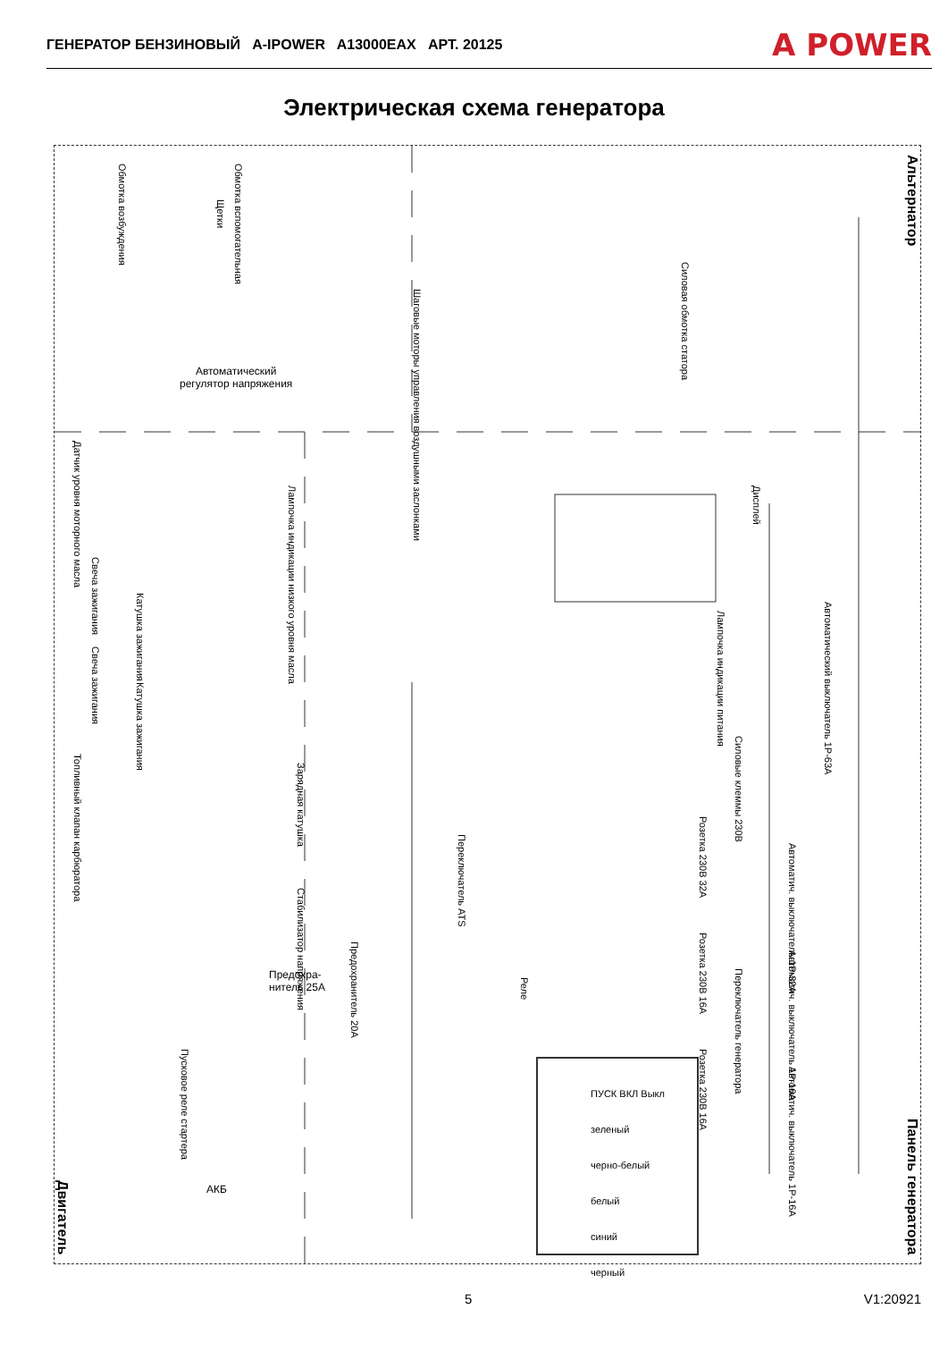ГЕНЕРАТОР БЕНЗИНОВЫЙ A-IPOWER A13000EAX АРТ. 20125
A POWER
Электрическая схема генератора
Альтернатор
Панель генератора
Двигатель
Обмотка возбуждения
Щетки
Обмотка вспомогательная
Шаговые моторы управления воздушными заслонками
Силовая обмотка статора
Автоматический
регулятор напряжения
Датчик уровня моторного масла
Свеча зажигания
Катушка зажигания
Свеча зажигания
Катушка зажигания
Топливный клапан карбюратора
Лампочка индикации низкого уровня масла
Зарядная катушка
Стабилизатор напряжения
Предохра-
нитель 25А
Предохранитель 20А
Переключатель ATS
Реле
Пусковое реле стартера
АКБ
Дисплей
Лампочка индикации питания
Автоматический выключатель 1P-63A
Силовые клеммы 230В
Розетка 230В 32А
Автоматич. выключатель 1P-32A
Розетка 230В 16А
Автоматич. выключатель 1P-16A
Розетка 230В 16А
Автоматич. выключатель 1P-16A
Переключатель генератора
ПУСК ВКЛ Выкл
зеленый
черно-белый
белый
синий
черный
5 V1:20921